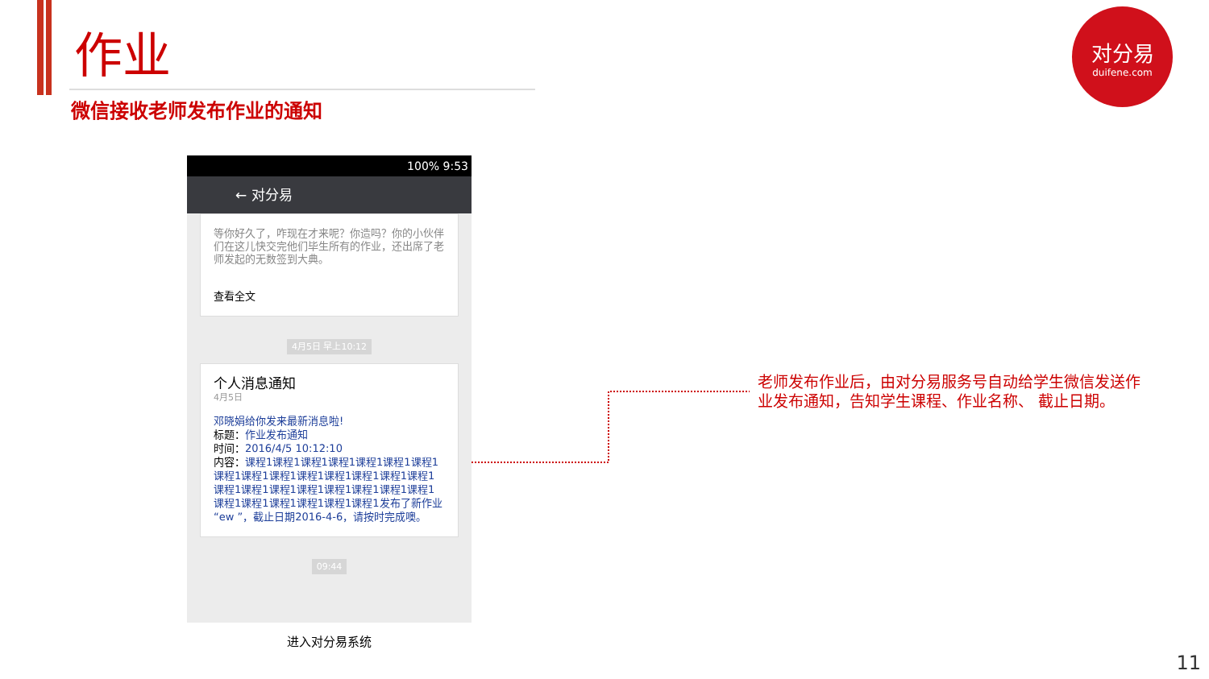作业
微信接收老师发布作业的通知
对分易
duifene.com
100% 9:53
← 对分易
等你好久了，咋现在才来呢？你造吗？你的小伙伴们在这儿快交完他们毕生所有的作业，还出席了老师发起的无数签到大典。
查看全文
4月5日 早上10:12
个人消息通知
4月5日
邓晓娟给你发来最新消息啦!
标题：作业发布通知
时间：2016/4/5 10:12:10
内容：课程1课程1课程1课程1课程1课程1课程1课程1课程1课程1课程1课程1课程1课程1课程1课程1课程1课程1课程1课程1课程1课程1课程1课程1课程1课程1课程1课程1课程1发布了新作业“ew ”，截止日期2016-4-6，请按时完成噢。
09:44
进入对分易系统
老师发布作业后，由对分易服务号自动给学生微信发送作业发布通知，告知学生课程、作业名称、 截止日期。
11